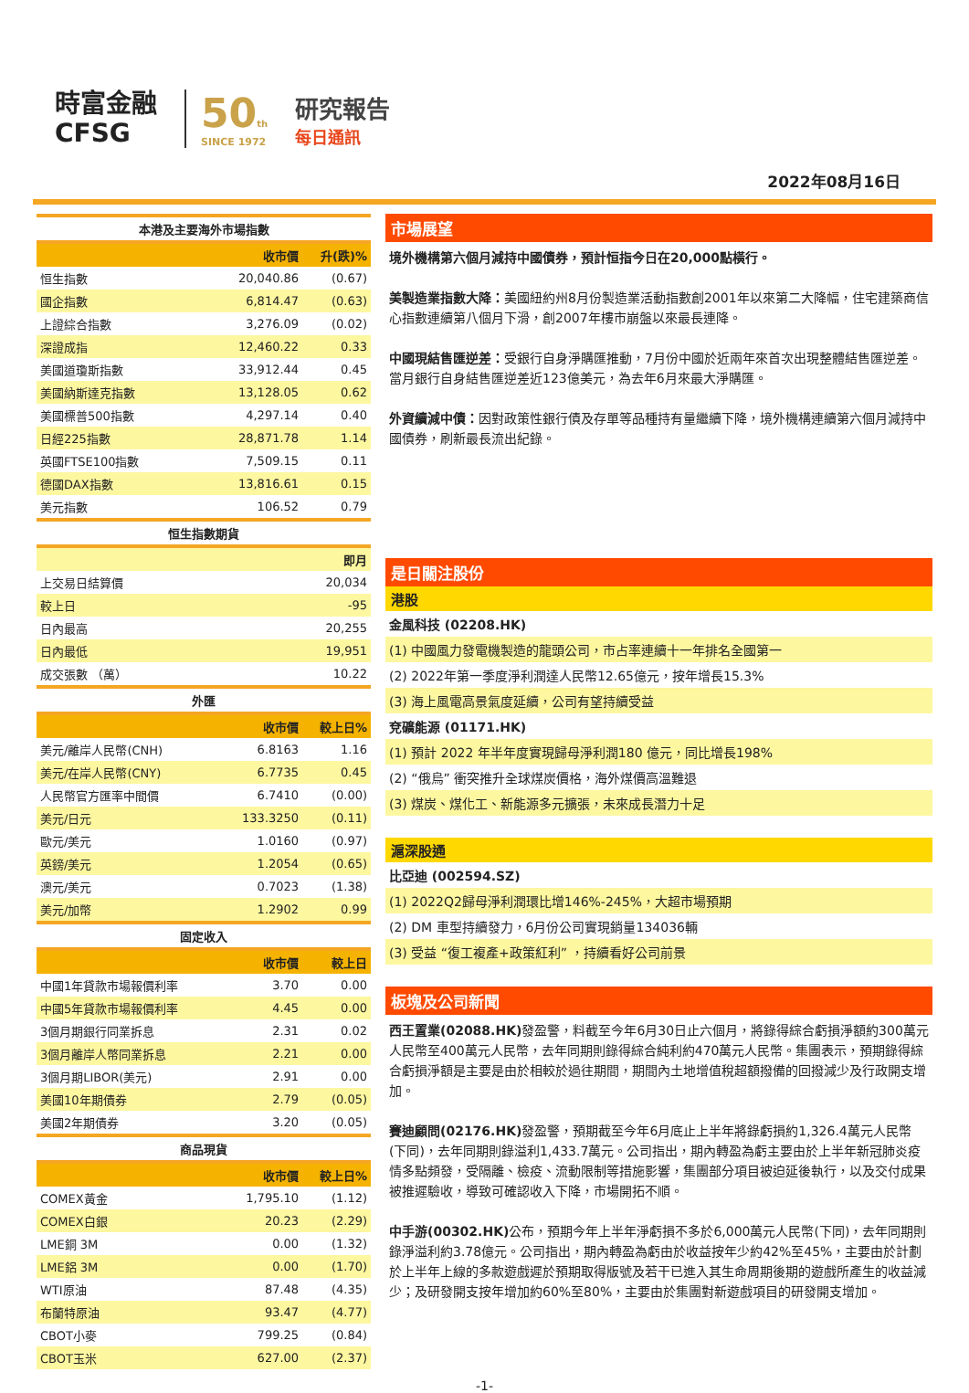時富金融
CFSG
50th
SINCE 1972
研究報告
每日通訊
2022年08月16日
| 本港及主要海外市場指數 | | |
| --- | --- | --- |
| | 收市價 | 升(跌)% |
| 恒生指數 | 20,040.86 | (0.67) |
| 國企指數 | 6,814.47 | (0.63) |
| 上證綜合指數 | 3,276.09 | (0.02) |
| 深證成指 | 12,460.22 | 0.33 |
| 美國道瓊斯指數 | 33,912.44 | 0.45 |
| 美國納斯達克指數 | 13,128.05 | 0.62 |
| 美國標普500指數 | 4,297.14 | 0.40 |
| 日經225指數 | 28,871.78 | 1.14 |
| 英國FTSE100指數 | 7,509.15 | 0.11 |
| 德國DAX指數 | 13,816.61 | 0.15 |
| 美元指數 | 106.52 | 0.79 |
| 恒生指數期貨 | | |
| | | 即月 |
| 上交易日結算價 | | 20,034 |
| 較上日 | | -95 |
| 日內最高 | | 20,255 |
| 日內最低 | | 19,951 |
| 成交張數 （萬） | | 10.22 |
| 外匯 | | |
| | 收市價 | 較上日% |
| 美元/離岸人民幣(CNH) | 6.8163 | 1.16 |
| 美元/在岸人民幣(CNY) | 6.7735 | 0.45 |
| 人民幣官方匯率中間價 | 6.7410 | (0.00) |
| 美元/日元 | 133.3250 | (0.11) |
| 歐元/美元 | 1.0160 | (0.97) |
| 英鎊/美元 | 1.2054 | (0.65) |
| 澳元/美元 | 0.7023 | (1.38) |
| 美元/加幣 | 1.2902 | 0.99 |
| 固定收入 | | |
| | 收市價 | 較上日 |
| 中國1年貸款市場報價利率 | 3.70 | 0.00 |
| 中國5年貸款市場報價利率 | 4.45 | 0.00 |
| 3個月期銀行同業拆息 | 2.31 | 0.02 |
| 3個月離岸人幣同業拆息 | 2.21 | 0.00 |
| 3個月期LIBOR(美元) | 2.91 | 0.00 |
| 美國10年期債券 | 2.79 | (0.05) |
| 美國2年期債券 | 3.20 | (0.05) |
| 商品現貨 | | |
| | 收市價 | 較上日% |
| COMEX黃金 | 1,795.10 | (1.12) |
| COMEX白銀 | 20.23 | (2.29) |
| LME銅 3M | 0.00 | (1.32) |
| LME鋁 3M | 0.00 | (1.70) |
| WTI原油 | 87.48 | (4.35) |
| 布蘭特原油 | 93.47 | (4.77) |
| CBOT小麥 | 799.25 | (0.84) |
| CBOT玉米 | 627.00 | (2.37) |
市場展望
境外機構第六個月減持中國債券，預計恒指今日在20,000點橫行。
美製造業指數大降：美國紐約州8月份製造業活動指數創2001年以來第二大降幅，住宅建築商信心指數連續第八個月下滑，創2007年樓市崩盤以來最長連降。
中國現結售匯逆差：受銀行自身淨購匯推動，7月份中國於近兩年來首次出現整體結售匯逆差。當月銀行自身結售匯逆差近123億美元，為去年6月來最大淨購匯。
外資續減中債：因對政策性銀行債及存單等品種持有量繼續下降，境外機構連續第六個月減持中國債券，刷新最長流出紀錄。
是日關注股份
港股
金風科技 (02208.HK)
(1) 中國風力發電機製造的龍頭公司，市占率連續十一年排名全國第一
(2) 2022年第一季度淨利潤達人民幣12.65億元，按年增長15.3%
(3) 海上風電高景氣度延續，公司有望持續受益
兗礦能源 (01171.HK)
(1) 預計 2022 年半年度實現歸母淨利潤180 億元，同比增長198%
(2) “俄烏” 衝突推升全球煤炭價格，海外煤價高溫難退
(3) 煤炭、煤化工、新能源多元擴張，未來成長潛力十足
滬深股通
比亞迪 (002594.SZ)
(1) 2022Q2歸母淨利潤環比增146%-245%，大超市場預期
(2) DM 車型持續發力，6月份公司實現銷量134036輛
(3) 受益 “復工複產+政策紅利” ，持續看好公司前景
板塊及公司新聞
西王置業(02088.HK) 發盈警，料截至今年6月30日止六個月，將錄得綜合虧損淨額約300萬元人民幣至400萬元人民幣，去年同期則錄得綜合純利約470萬元人民幣。集團表示，預期錄得綜合虧損淨額是主要是由於相較於過往期間，期間內土地增值稅超額撥備的回撥減少及行政開支增加。
賽迪顧問(02176.HK) 發盈警，預期截至今年6月底止上半年將錄虧損約1,326.4萬元人民幣(下同)，去年同期則錄溢利1,433.7萬元。公司指出，期內轉盈為虧主要由於上半年新冠肺炎疫情多點頻發，受隔離、檢疫、流動限制等措施影響，集團部分項目被迫延後執行，以及交付成果被推遲驗收，導致可確認收入下降，市場開拓不順。
中手游(00302.HK) 公布，預期今年上半年淨虧損不多於6,000萬元人民幣(下同)，去年同期則錄淨溢利約3.78億元。公司指出，期內轉盈為虧由於收益按年少約42%至45%，主要由於計劃於上半年上線的多款遊戲遲於預期取得版號及若干已進入其生命周期後期的遊戲所產生的收益減少；及研發開支按年增加約60%至80%，主要由於集團對新遊戲項目的研發開支增加。
-1-